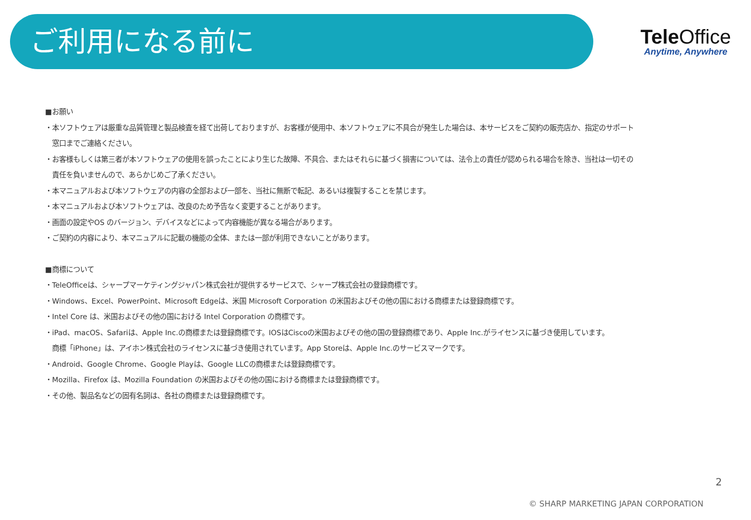ご利用になる前に
TeleOffice
Anytime, Anywhere
■お願い
・本ソフトウェアは厳重な品質管理と製品検査を経て出荷しておりますが、お客様が使用中、本ソフトウェアに不具合が発生した場合は、本サービスをご契約の販売店か、指定のサポート
窓口までご連絡ください。
・お客様もしくは第三者が本ソフトウェアの使用を誤ったことにより生じた故障、不具合、またはそれらに基づく損害については、法令上の責任が認められる場合を除き、当社は一切その
責任を負いませんので、あらかじめご了承ください。
・本マニュアルおよび本ソフトウェアの内容の全部および一部を、当社に無断で転記、あるいは複製することを禁じます。
・本マニュアルおよび本ソフトウェアは、改良のため予告なく変更することがあります。
・画面の設定やOS のバージョン、デバイスなどによって内容機能が異なる場合があります。
・ご契約の内容により、本マニュアルに記載の機能の全体、または一部が利用できないことがあります。
■商標について
・TeleOfficeは、シャープマーケティングジャパン株式会社が提供するサービスで、シャープ株式会社の登録商標です。
・Windows、Excel、PowerPoint、Microsoft Edgeは、米国 Microsoft Corporation の米国およびその他の国における商標または登録商標です。
・Intel Core は、米国およびその他の国における Intel Corporation の商標です。
・iPad、macOS、Safariは、Apple Inc.の商標または登録商標です。IOSはCiscoの米国およびその他の国の登録商標であり、Apple Inc.がライセンスに基づき使用しています。
商標「iPhone」は、アイホン株式会社のライセンスに基づき使用されています。App Storeは、Apple Inc.のサービスマークです。
・Android、Google Chrome、Google Playは、Google LLCの商標または登録商標です。
・Mozilla、Firefox は、Mozilla Foundation の米国およびその他の国における商標または登録商標です。
・その他、製品名などの固有名詞は、各社の商標または登録商標です。
2
© SHARP MARKETING JAPAN CORPORATION